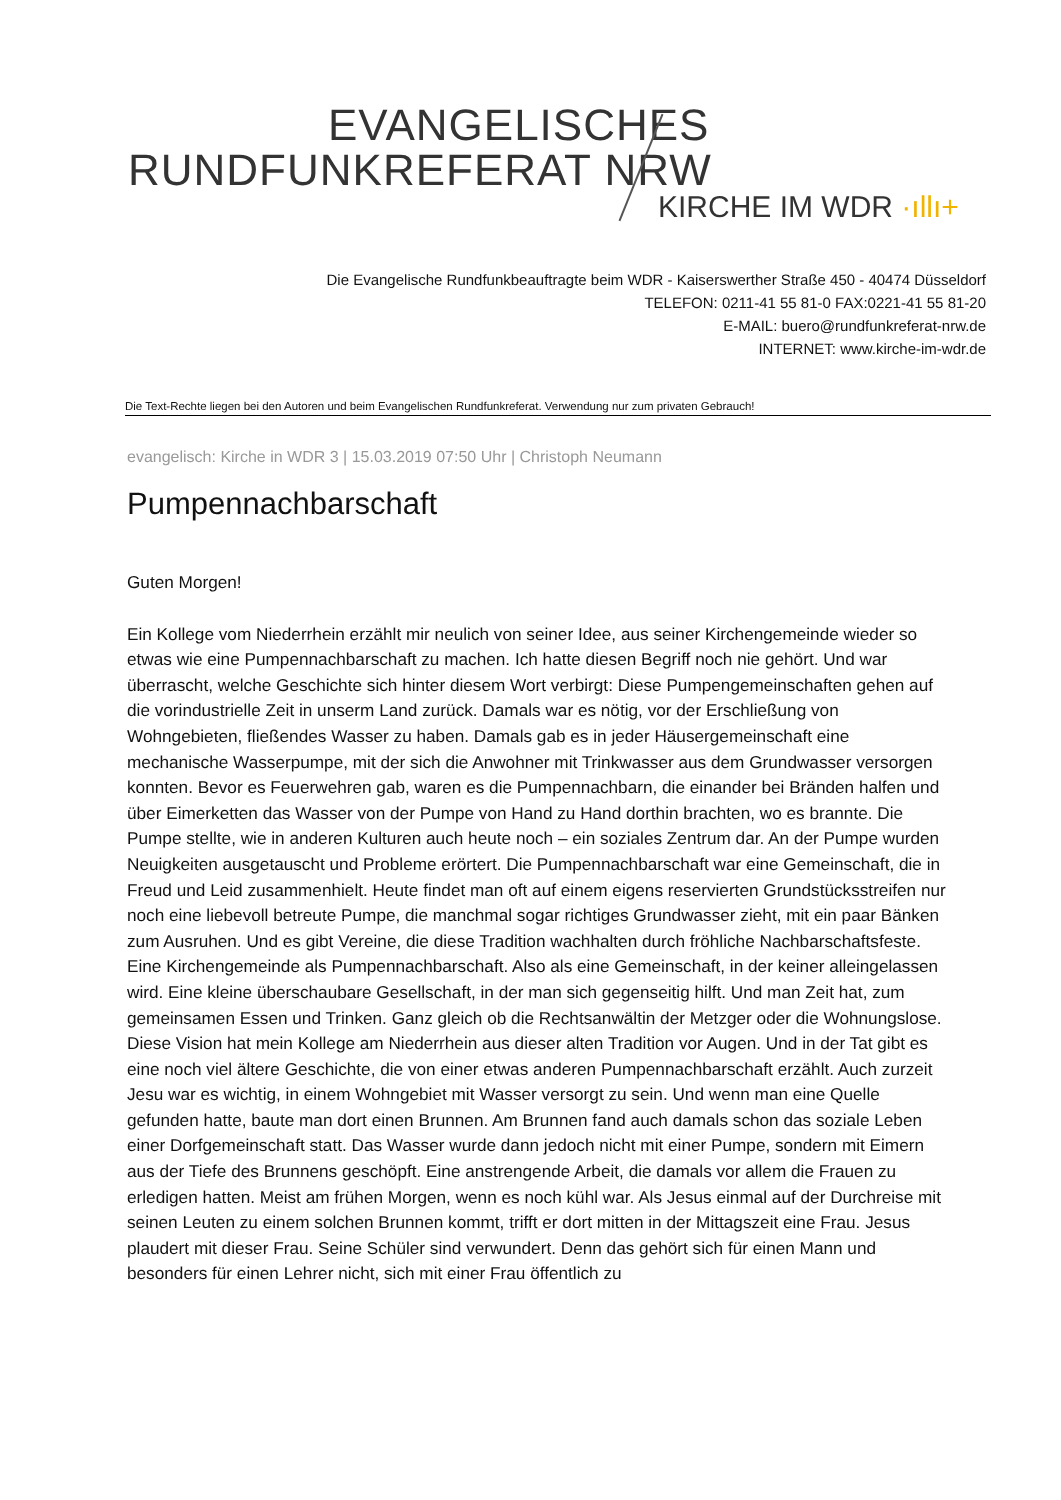EVANGELISCHES
RUNDFUNKREFERAT NRW
KIRCHE IM WDR ·ıllı+
Die Evangelische Rundfunkbeauftragte beim WDR - Kaiserswerther Straße 450 - 40474 Düsseldorf
TELEFON: 0211-41 55 81-0 FAX:0221-41 55 81-20
E-MAIL: buero@rundfunkreferat-nrw.de
INTERNET: www.kirche-im-wdr.de
Die Text-Rechte liegen bei den Autoren und beim Evangelischen Rundfunkreferat. Verwendung nur zum privaten Gebrauch!
evangelisch: Kirche in WDR 3 | 15.03.2019 07:50 Uhr | Christoph Neumann
Pumpennachbarschaft
Guten Morgen!
Ein Kollege vom Niederrhein erzählt mir neulich von seiner Idee, aus seiner Kirchengemeinde wieder so etwas wie eine Pumpennachbarschaft zu machen. Ich hatte diesen Begriff noch nie gehört. Und war überrascht, welche Geschichte sich hinter diesem Wort verbirgt: Diese Pumpengemeinschaften gehen auf die vorindustrielle Zeit in unserm Land zurück. Damals war es nötig, vor der Erschließung von Wohngebieten, fließendes Wasser zu haben. Damals gab es in jeder Häusergemeinschaft eine mechanische Wasserpumpe, mit der sich die Anwohner mit Trinkwasser aus dem Grundwasser versorgen konnten. Bevor es Feuerwehren gab, waren es die Pumpennachbarn, die einander bei Bränden halfen und über Eimerketten das Wasser von der Pumpe von Hand zu Hand dorthin brachten, wo es brannte. Die Pumpe stellte, wie in anderen Kulturen auch heute noch – ein soziales Zentrum dar. An der Pumpe wurden Neuigkeiten ausgetauscht und Probleme erörtert. Die Pumpennachbarschaft war eine Gemeinschaft, die in Freud und Leid zusammenhielt. Heute findet man oft auf einem eigens reservierten Grundstücksstreifen nur noch eine liebevoll betreute Pumpe, die manchmal sogar richtiges Grundwasser zieht, mit ein paar Bänken zum Ausruhen. Und es gibt Vereine, die diese Tradition wachhalten durch fröhliche Nachbarschaftsfeste. Eine Kirchengemeinde als Pumpennachbarschaft. Also als eine Gemeinschaft, in der keiner alleingelassen wird. Eine kleine überschaubare Gesellschaft, in der man sich gegenseitig hilft. Und man Zeit hat, zum gemeinsamen Essen und Trinken. Ganz gleich ob die Rechtsanwältin der Metzger oder die Wohnungslose. Diese Vision hat mein Kollege am Niederrhein aus dieser alten Tradition vor Augen. Und in der Tat gibt es eine noch viel ältere Geschichte, die von einer etwas anderen Pumpennachbarschaft erzählt. Auch zurzeit Jesu war es wichtig, in einem Wohngebiet mit Wasser versorgt zu sein. Und wenn man eine Quelle gefunden hatte, baute man dort einen Brunnen. Am Brunnen fand auch damals schon das soziale Leben einer Dorfgemeinschaft statt. Das Wasser wurde dann jedoch nicht mit einer Pumpe, sondern mit Eimern aus der Tiefe des Brunnens geschöpft. Eine anstrengende Arbeit, die damals vor allem die Frauen zu erledigen hatten. Meist am frühen Morgen, wenn es noch kühl war. Als Jesus einmal auf der Durchreise mit seinen Leuten zu einem solchen Brunnen kommt, trifft er dort mitten in der Mittagszeit eine Frau. Jesus plaudert mit dieser Frau. Seine Schüler sind verwundert. Denn das gehört sich für einen Mann und besonders für einen Lehrer nicht, sich mit einer Frau öffentlich zu